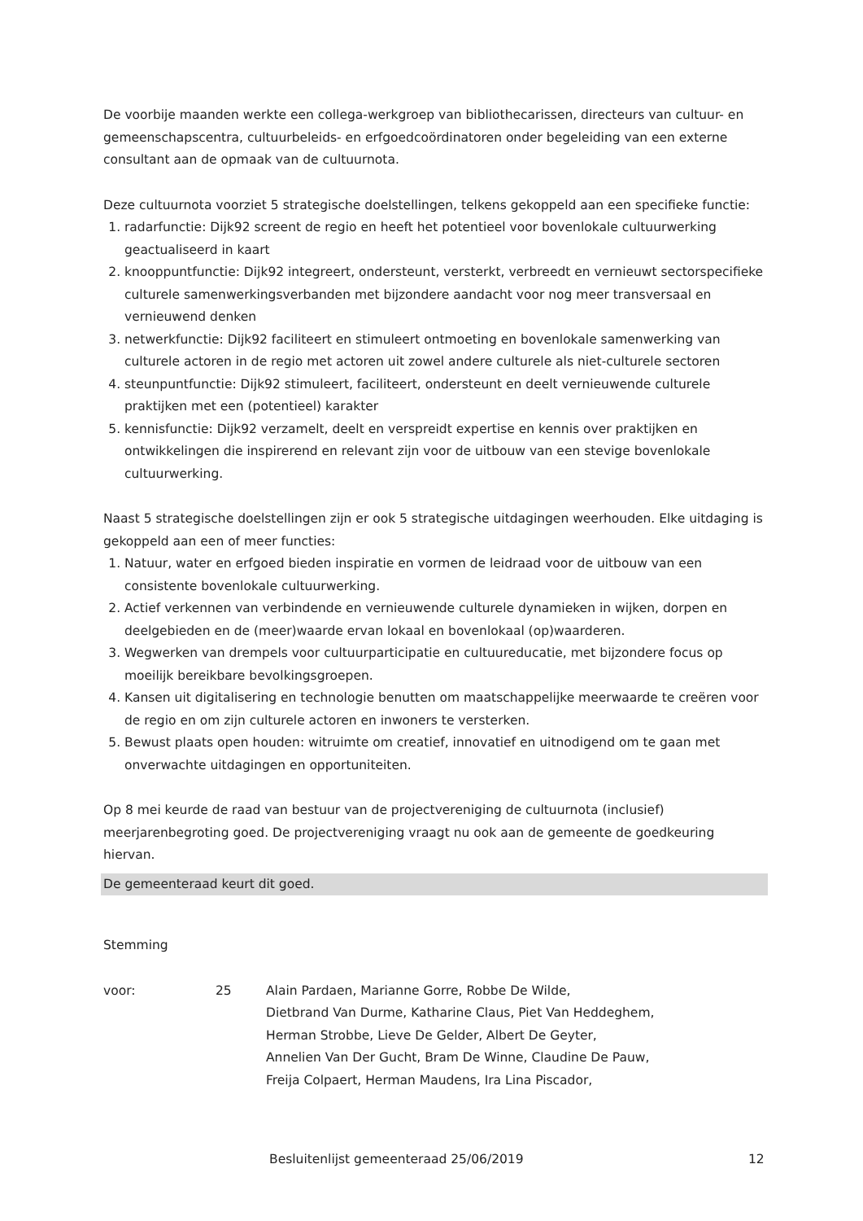De voorbije maanden werkte een collega-werkgroep van bibliothecarissen, directeurs van cultuur- en gemeenschapscentra, cultuurbeleids- en erfgoedcoördinatoren onder begeleiding van een externe consultant aan de opmaak van de cultuurnota.
Deze cultuurnota voorziet 5 strategische doelstellingen, telkens gekoppeld aan een specifieke functie:
1. radarfunctie: Dijk92 screent de regio en heeft het potentieel voor bovenlokale cultuurwerking geactualiseerd in kaart
2. knooppuntfunctie: Dijk92 integreert, ondersteunt, versterkt, verbreedt en vernieuwt sectorspecifieke culturele samenwerkingsverbanden met bijzondere aandacht voor nog meer transversaal en vernieuwend denken
3. netwerkfunctie: Dijk92 faciliteert en stimuleert ontmoeting en bovenlokale samenwerking van culturele actoren in de regio met actoren uit zowel andere culturele als niet-culturele sectoren
4. steunpuntfunctie: Dijk92 stimuleert, faciliteert, ondersteunt en deelt vernieuwende culturele praktijken met een (potentieel) karakter
5. kennisfunctie: Dijk92 verzamelt, deelt en verspreidt expertise en kennis over praktijken en ontwikkelingen die inspirerend en relevant zijn voor de uitbouw van een stevige bovenlokale cultuurwerking.
Naast 5 strategische doelstellingen zijn er ook 5 strategische uitdagingen weerhouden. Elke uitdaging is gekoppeld aan een of meer functies:
1. Natuur, water en erfgoed bieden inspiratie en vormen de leidraad voor de uitbouw van een consistente bovenlokale cultuurwerking.
2. Actief verkennen van verbindende en vernieuwende culturele dynamieken in wijken, dorpen en deelgebieden en de (meer)waarde ervan lokaal en bovenlokaal (op)waarderen.
3. Wegwerken van drempels voor cultuurparticipatie en cultuureducatie, met bijzondere focus op moeilijk bereikbare bevolkingsgroepen.
4. Kansen uit digitalisering en technologie benutten om maatschappelijke meerwaarde te creëren voor de regio en om zijn culturele actoren en inwoners te versterken.
5. Bewust plaats open houden: witruimte om creatief, innovatief en uitnodigend om te gaan met onverwachte uitdagingen en opportuniteiten.
Op 8 mei keurde de raad van bestuur van de projectvereniging de cultuurnota (inclusief) meerjarenbegroting goed. De projectvereniging vraagt nu ook aan de gemeente de goedkeuring hiervan.
De gemeenteraad keurt dit goed.
Stemming
voor: 25 Alain Pardaen, Marianne Gorre, Robbe De Wilde,
Dietbrand Van Durme, Katharine Claus, Piet Van Heddeghem,
Herman Strobbe, Lieve De Gelder, Albert De Geyter,
Annelien Van Der Gucht, Bram De Winne, Claudine De Pauw,
Freija Colpaert, Herman Maudens, Ira Lina Piscador,
Besluitenlijst gemeenteraad 25/06/2019 12